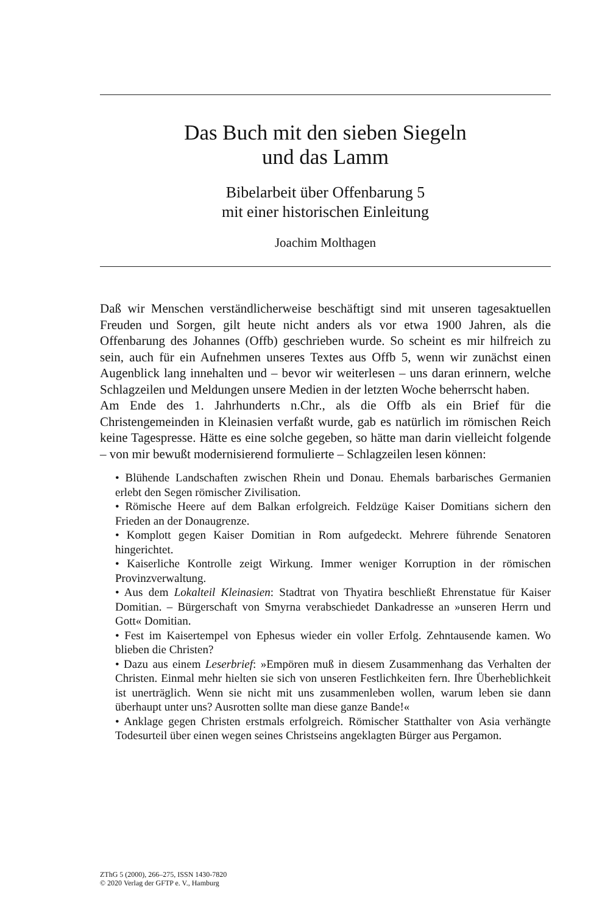Das Buch mit den sieben Siegeln
und das Lamm
Bibelarbeit über Offenbarung 5
mit einer historischen Einleitung
Joachim Molthagen
Daß wir Menschen verständlicherweise beschäftigt sind mit unseren tagesaktuellen Freuden und Sorgen, gilt heute nicht anders als vor etwa 1900 Jahren, als die Offenbarung des Johannes (Offb) geschrieben wurde. So scheint es mir hilfreich zu sein, auch für ein Aufnehmen unseres Textes aus Offb 5, wenn wir zunächst einen Augenblick lang innehalten und – bevor wir weiterlesen – uns daran erinnern, welche Schlagzeilen und Meldungen unsere Medien in der letzten Woche beherrscht haben.
Am Ende des 1. Jahrhunderts n.Chr., als die Offb als ein Brief für die Christengemeinden in Kleinasien verfaßt wurde, gab es natürlich im römischen Reich keine Tagespresse. Hätte es eine solche gegeben, so hätte man darin vielleicht folgende – von mir bewußt modernisierend formulierte – Schlagzeilen lesen können:
• Blühende Landschaften zwischen Rhein und Donau. Ehemals barbarisches Germanien erlebt den Segen römischer Zivilisation.
• Römische Heere auf dem Balkan erfolgreich. Feldzüge Kaiser Domitians sichern den Frieden an der Donaugrenze.
• Komplott gegen Kaiser Domitian in Rom aufgedeckt. Mehrere führende Senatoren hingerichtet.
• Kaiserliche Kontrolle zeigt Wirkung. Immer weniger Korruption in der römischen Provinzverwaltung.
• Aus dem Lokalteil Kleinasien: Stadtrat von Thyatira beschließt Ehrenstatue für Kaiser Domitian. – Bürgerschaft von Smyrna verabschiedet Dankadresse an »unseren Herrn und Gott« Domitian.
• Fest im Kaisertempel von Ephesus wieder ein voller Erfolg. Zehntausende kamen. Wo blieben die Christen?
• Dazu aus einem Leserbrief: »Empören muß in diesem Zusammenhang das Verhalten der Christen. Einmal mehr hielten sie sich von unseren Festlichkeiten fern. Ihre Überheblichkeit ist unerträglich. Wenn sie nicht mit uns zusammenleben wollen, warum leben sie dann überhaupt unter uns? Ausrotten sollte man diese ganze Bande!«
• Anklage gegen Christen erstmals erfolgreich. Römischer Statthalter von Asia verhängte Todesurteil über einen wegen seines Christseins angeklagten Bürger aus Pergamon.
ZThG 5 (2000), 266–275, ISSN 1430-7820
© 2020 Verlag der GFTP e. V., Hamburg